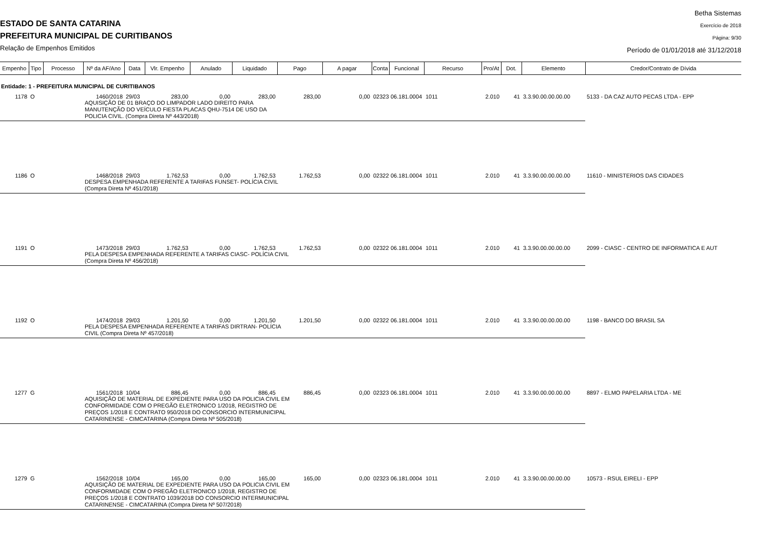ESTADO DE SANTA CATARINA
PREFEITURA MUNICIPAL DE CURITIBANOS
Relação de Empenhos Emitidos
Betha Sistemas
Exercício de 2018
Página: 9/30
Período de 01/01/2018 até 31/12/2018
| Empenho | Tipo | Processo | Nº da AF/Ano | Data | Vlr. Empenho | Anulado | Liquidado | Pago | A pagar | Conta | Funcional | Recurso | Pro/At | Dot. | Elemento | Credor/Contrato de Dívida |
| --- | --- | --- | --- | --- | --- | --- | --- | --- | --- | --- | --- | --- | --- | --- | --- | --- |
| Entidade: 1 - PREFEITURA MUNICIPAL DE CURITIBANOS | | | | | | | | | | | | | | | | |
| 1178 | O | | 1460/2018 | 29/03 | 283,00 | 0,00 | 283,00 | 283,00 | 0,00 | 02323 | 06.181.0004 | 1011 | 2.010 | 41 | 3.3.90.00.00.00.00 | 5133 - DA CAZ AUTO PECAS LTDA - EPP |
| | | | AQUISIÇÃO DE 01 BRAÇO DO LIMPADOR LADO DIREITO PARA MANUTENÇÃO DO VEÍCULO FIESTA PLACAS QHU-7514 DE USO DA POLICIA CIVIL. (Compra Direta Nº 443/2018) | | | | | | | | | | | | | |
| 1186 | O | | 1468/2018 | 29/03 | 1.762,53 | 0,00 | 1.762,53 | 1.762,53 | 0,00 | 02322 | 06.181.0004 | 1011 | 2.010 | 41 | 3.3.90.00.00.00.00 | 11610 - MINISTERIOS DAS CIDADES |
| | | | DESPESA EMPENHADA REFERENTE A TARIFAS FUNSET- POLÍCIA CIVIL (Compra Direta Nº 451/2018) | | | | | | | | | | | | | |
| 1191 | O | | 1473/2018 | 29/03 | 1.762,53 | 0,00 | 1.762,53 | 1.762,53 | 0,00 | 02322 | 06.181.0004 | 1011 | 2.010 | 41 | 3.3.90.00.00.00.00 | 2099 - CIASC - CENTRO DE INFORMATICA E AUT |
| | | | PELA DESPESA EMPENHADA REFERENTE A TARIFAS CIASC- POLÍCIA CIVIL (Compra Direta Nº 456/2018) | | | | | | | | | | | | | |
| 1192 | O | | 1474/2018 | 29/03 | 1.201,50 | 0,00 | 1.201,50 | 1.201,50 | 0,00 | 02322 | 06.181.0004 | 1011 | 2.010 | 41 | 3.3.90.00.00.00.00 | 1198 - BANCO DO BRASIL SA |
| | | | PELA DESPESA EMPENHADA REFERENTE A TARIFAS DIRTRAN- POLÍCIA CIVIL (Compra Direta Nº 457/2018) | | | | | | | | | | | | | |
| 1277 | G | | 1561/2018 | 10/04 | 886,45 | 0,00 | 886,45 | 886,45 | 0,00 | 02323 | 06.181.0004 | 1011 | 2.010 | 41 | 3.3.90.00.00.00.00 | 8897 - ELMO PAPELARIA LTDA - ME |
| | | | AQUISIÇÃO DE MATERIAL DE EXPEDIENTE PARA USO DA POLICIA CIVIL EM CONFORMIDADE COM O PREGÃO ELETRONICO 1/2018, REGISTRO DE PREÇOS 1/2018 E CONTRATO 950/2018 DO CONSORCIO INTERMUNICIPAL CATARINENSE - CIMCATARINA (Compra Direta Nº 505/2018) | | | | | | | | | | | | | |
| 1279 | G | | 1562/2018 | 10/04 | 165,00 | 0,00 | 165,00 | 165,00 | 0,00 | 02323 | 06.181.0004 | 1011 | 2.010 | 41 | 3.3.90.00.00.00.00 | 10573 - RSUL EIRELI - EPP |
| | | | AQUISIÇÃO DE MATERIAL DE EXPEDIENTE PARA USO DA POLICIA CIVIL EM CONFORMIDADE COM O PREGÃO ELETRONICO 1/2018, REGISTRO DE PREÇOS 1/2018 E CONTRATO 1039/2018 DO CONSORCIO INTERMUNICIPAL CATARINENSE - CIMCATARINA (Compra Direta Nº 507/2018) | | | | | | | | | | | | | |